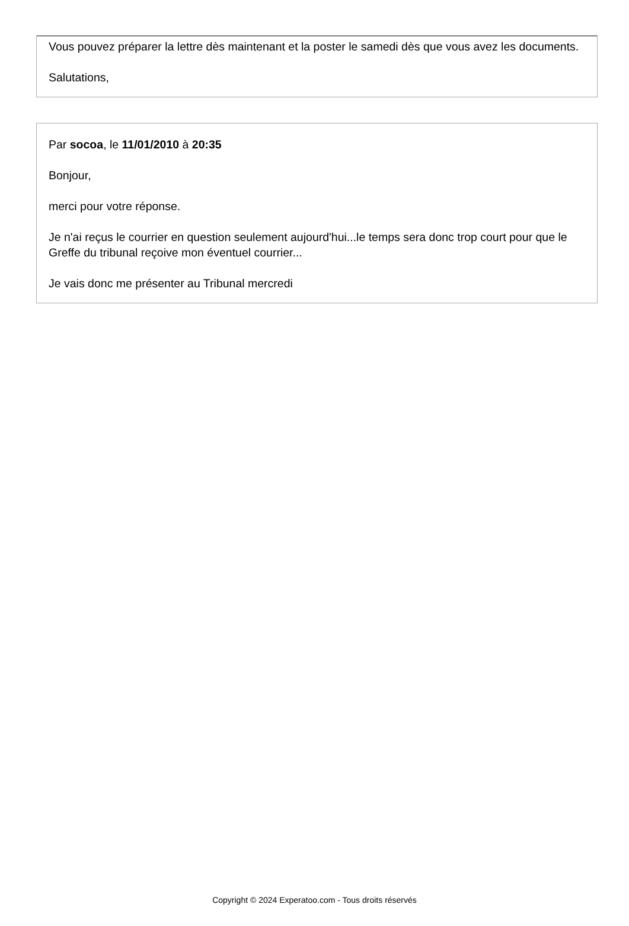Vous pouvez préparer la lettre dès maintenant et la poster le samedi dès que vous avez les documents.
Salutations,
Par socoa, le 11/01/2010 à 20:35
Bonjour,
merci pour votre réponse.
Je n'ai reçus le courrier en question seulement aujourd'hui...le temps sera donc trop court pour que le Greffe du tribunal reçoive mon éventuel courrier...
Je vais donc me présenter au Tribunal mercredi
Copyright © 2024 Experatoo.com - Tous droits réservés